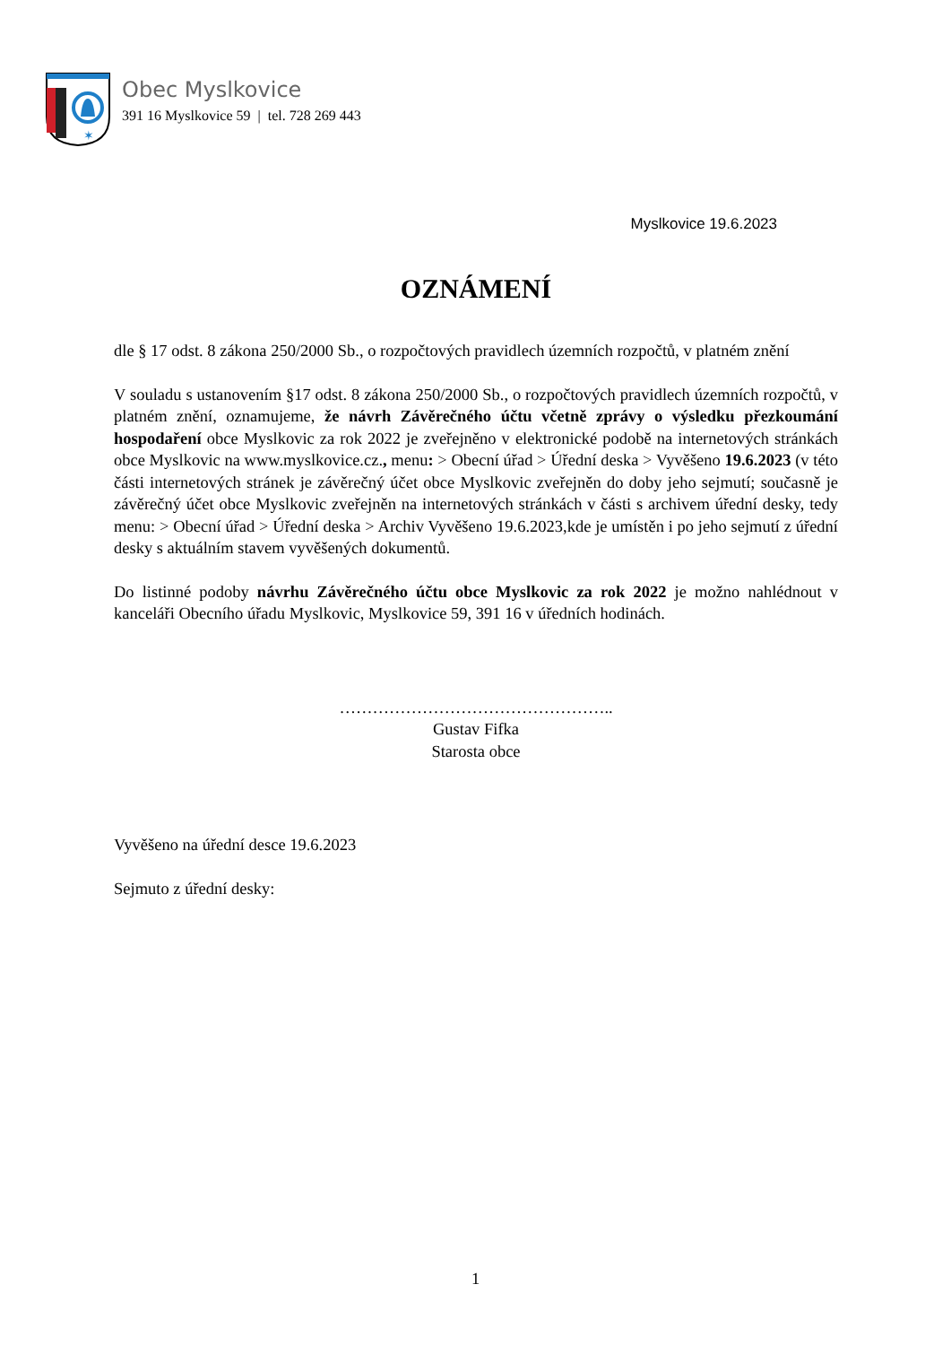✶
Obec Myslkovice
391 16 Myslkovice 59 | tel. 728 269 443
Myslkovice 19.6.2023
OZNÁMENÍ
dle § 17 odst. 8 zákona 250/2000 Sb., o rozpočtových pravidlech územních rozpočtů, v platném znění
V souladu s ustanovením §17 odst. 8 zákona 250/2000 Sb., o rozpočtových pravidlech územních rozpočtů, v platném znění, oznamujeme, že návrh Závěrečného účtu včetně zprávy o výsledku přezkoumání hospodaření obce Myslkovic za rok 2022 je zveřejněno v elektronické podobě na internetových stránkách obce Myslkovic na www.myslkovice.cz., menu: > Obecní úřad > Úřední deska > Vyvěšeno 19.6.2023 (v této části internetových stránek je závěrečný účet obce Myslkovic zveřejněn do doby jeho sejmutí; současně je závěrečný účet obce Myslkovic zveřejněn na internetových stránkách v části s archivem úřední desky, tedy menu: > Obecní úřad > Úřední deska > Archiv Vyvěšeno 19.6.2023,kde je umístěn i po jeho sejmutí z úřední desky s aktuálním stavem vyvěšených dokumentů.
Do listinné podoby návrhu Závěrečného účtu obce Myslkovic za rok 2022 je možno nahlédnout v kanceláři Obecního úřadu Myslkovic, Myslkovice 59, 391 16 v úředních hodinách.
…………………………………………..
Gustav Fifka
Starosta obce
Vyvěšeno na úřední desce 19.6.2023
Sejmuto z úřední desky:
1